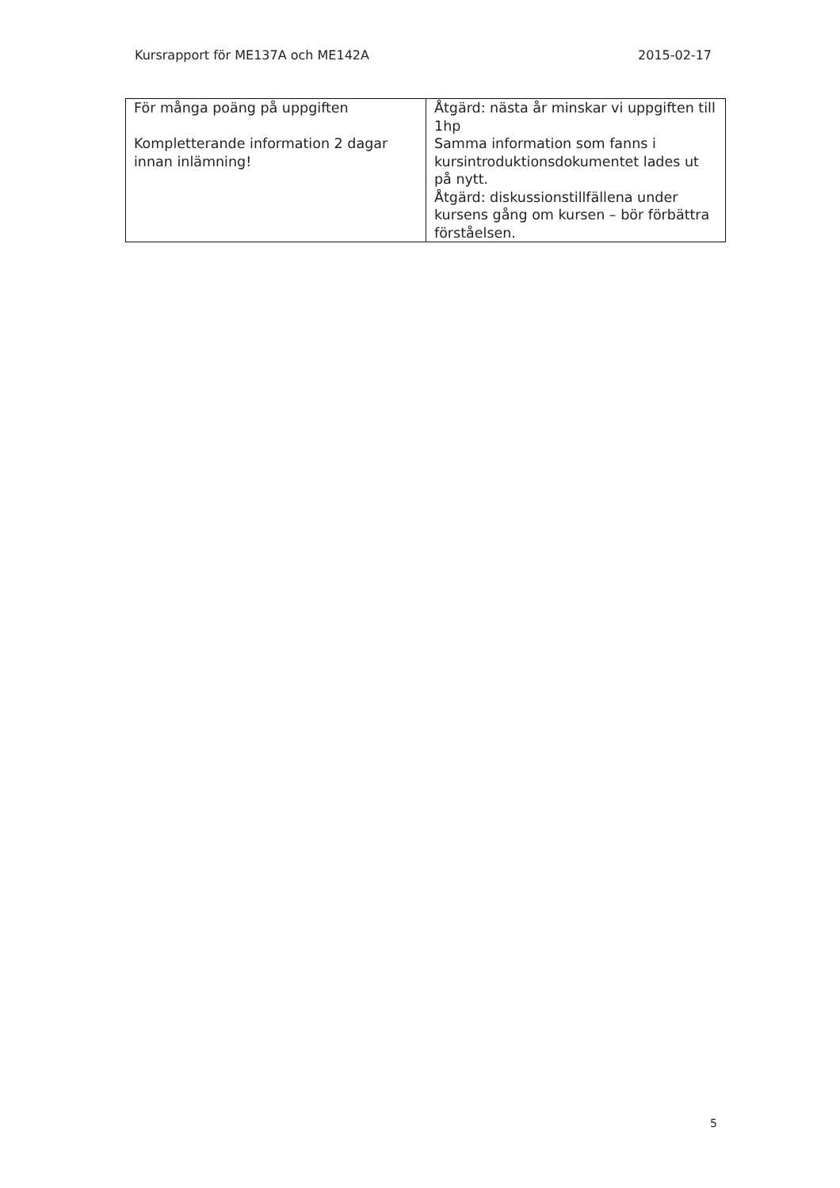Kursrapport för ME137A och ME142A 2015-02-17
| För många poäng på uppgiften Kompletterande information 2 dagar innan inlämning! | Åtgärd: nästa år minskar vi uppgiften till 1hp Samma information som fanns i kursintroduktionsdokumentet lades ut på nytt. Åtgärd: diskussionstillfällena under kursens gång om kursen – bör förbättra förståelsen. |
5